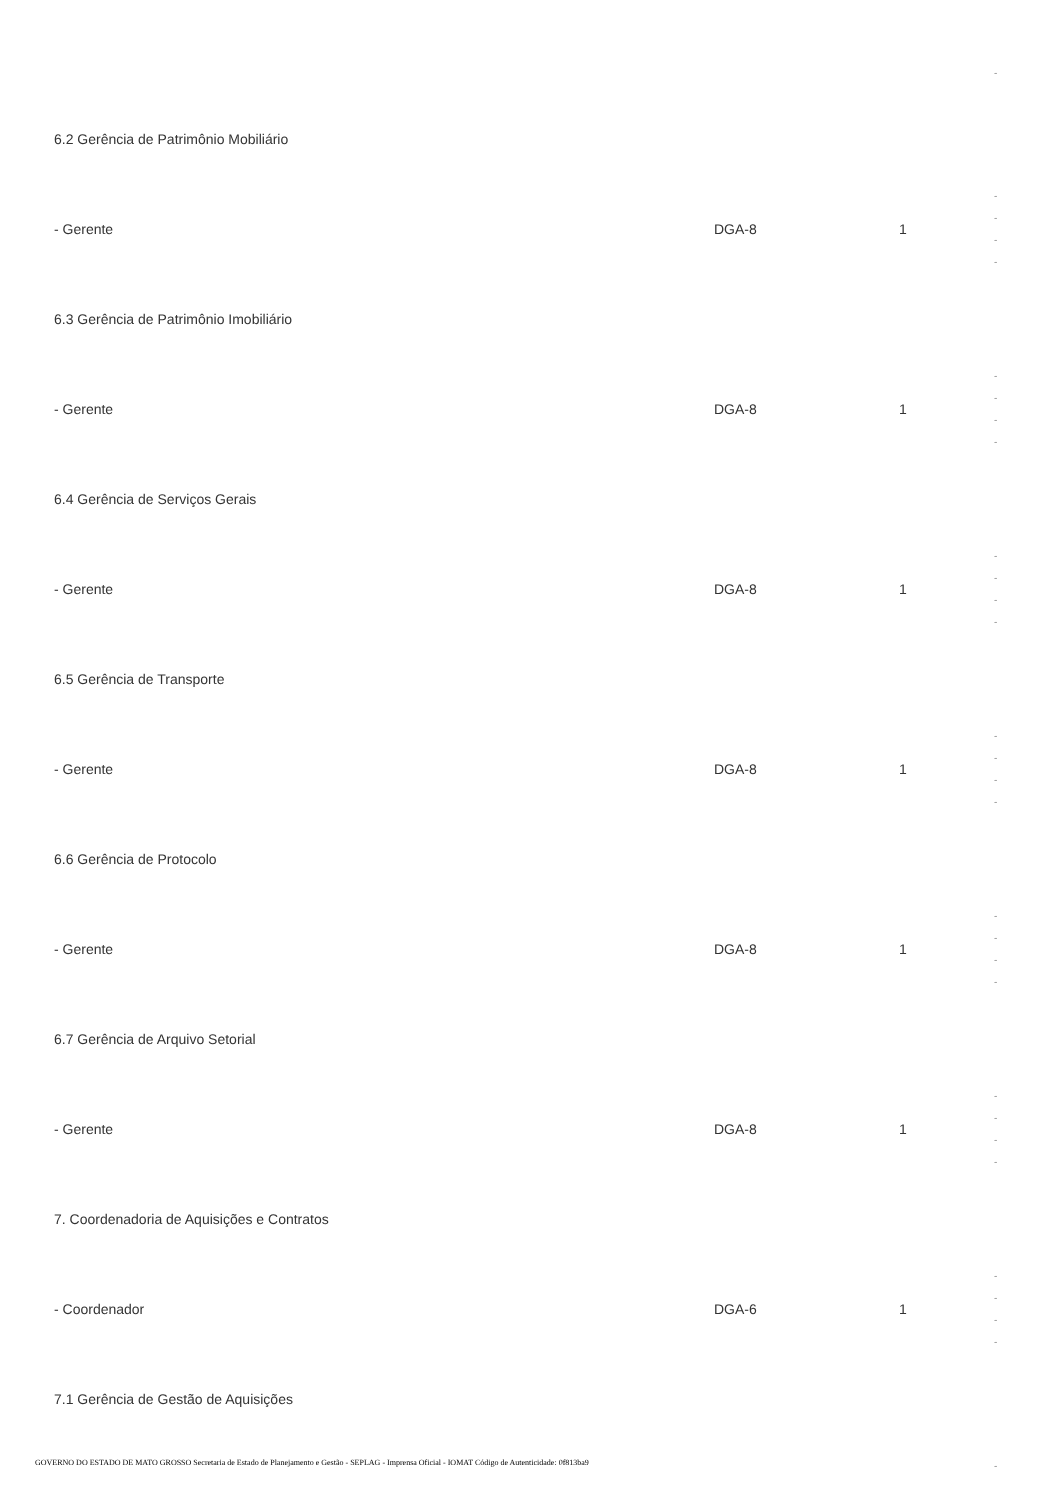-
6.2 Gerência de Patrimônio Mobiliário
- Gerente DGA-8 1
-
-
-
-
6.3 Gerência de Patrimônio Imobiliário
- Gerente DGA-8 1
-
-
-
-
6.4 Gerência de Serviços Gerais
- Gerente DGA-8 1
-
-
-
-
6.5 Gerência de Transporte
- Gerente DGA-8 1
-
-
-
-
6.6 Gerência de Protocolo
- Gerente DGA-8 1
-
-
-
-
6.7 Gerência de Arquivo Setorial
- Gerente DGA-8 1
-
-
-
-
7. Coordenadoria de Aquisições e Contratos
- Coordenador DGA-6 1
-
-
-
-
7.1 Gerência de Gestão de Aquisições
-
GOVERNO DO ESTADO DE MATO GROSSO Secretaria de Estado de Planejamento e Gestão - SEPLAG - Imprensa Oficial - IOMAT Código de Autenticidade: 0f813ba9